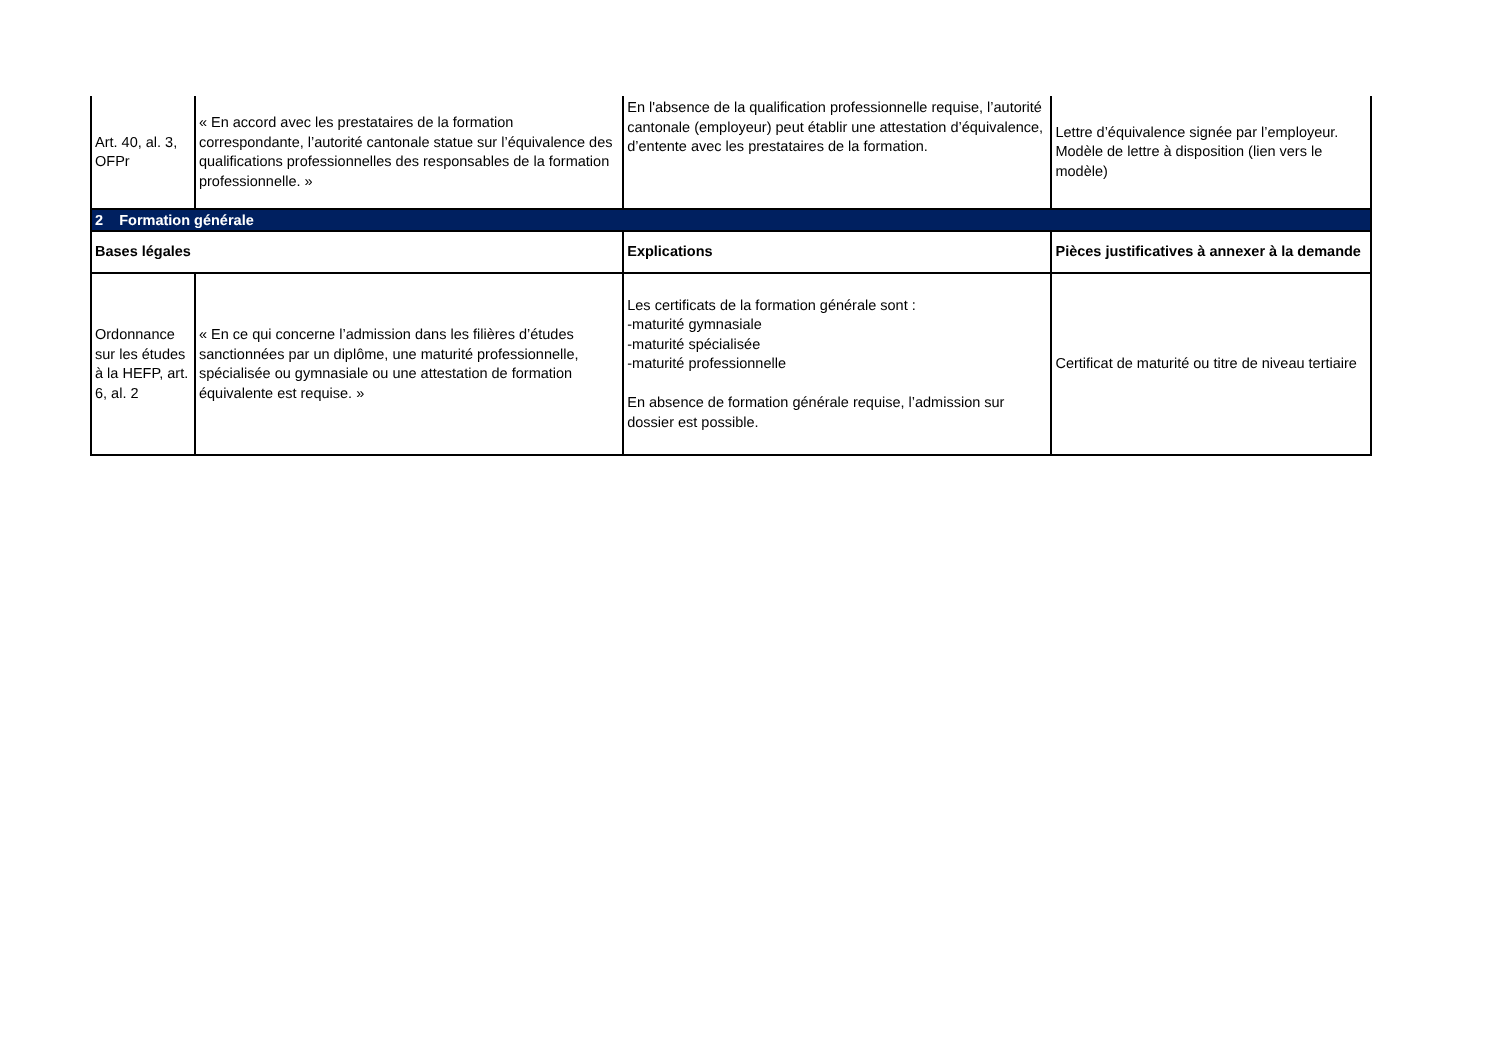| Art. 40, al. 3, OFPr | « En accord avec les prestataires de la formation correspondante, l’autorité cantonale statue sur l’équivalence des qualifications professionnelles des responsables de la formation professionnelle. » | En l'absence de la qualification professionnelle requise, l’autorité cantonale (employeur) peut établir une attestation d’équivalence, d’entente avec les prestataires de la formation. | Lettre d’équivalence signée par l’employeur. Modèle de lettre à disposition (lien vers le modèle) |
| 2 Formation générale | | | |
| Bases légales | | Explications | Pièces justificatives à annexer à la demande |
| Ordonnance sur les études à la HEFP, art. 6, al. 2 | « En ce qui concerne l’admission dans les filières d’études sanctionnées par un diplôme, une maturité professionnelle, spécialisée ou gymnasiale ou une attestation de formation équivalente est requise. » | Les certificats de la formation générale sont : -maturité gymnasiale -maturité spécialisée -maturité professionnelle En absence de formation générale requise, l’admission sur dossier est possible. | Certificat de maturité ou titre de niveau tertiaire |